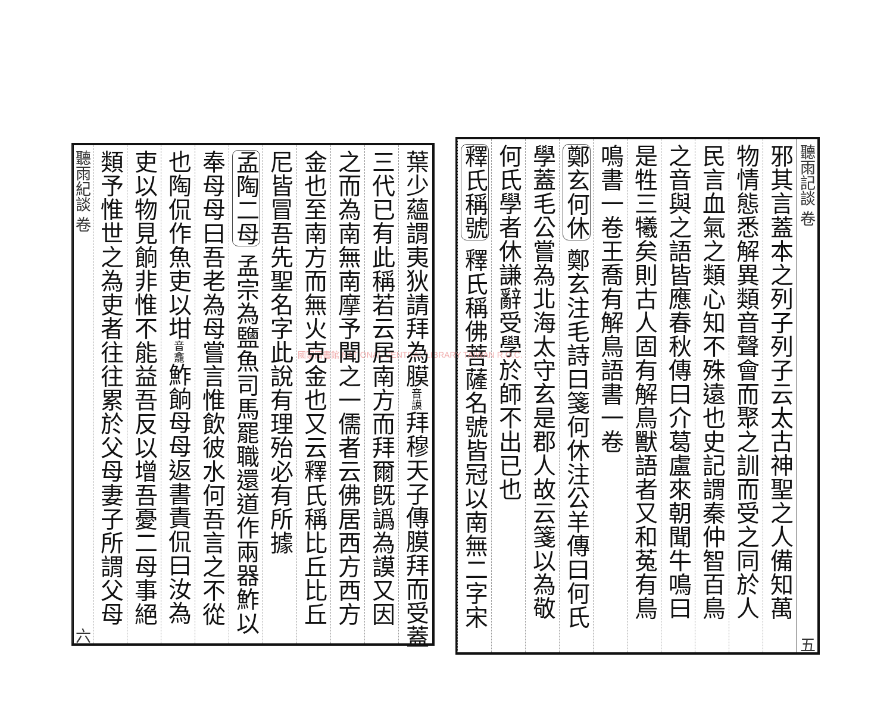聽雨記談 卷 五
邪其言蓋本之列子列子云太古神聖之人備知萬
物情態悉解異類音聲會而聚之訓而受之同於人
民言血氣之類心知不殊遠也史記謂秦仲智百鳥
之音與之語皆應春秋傳曰介葛盧來朝聞牛鳴曰
是牲三犧矣則古人固有解鳥獸語者又和菟有鳥
鳴書一卷王喬有解鳥語書一卷
鄭玄何休 鄭玄注毛詩曰箋何休注公羊傳曰何氏
學蓋毛公嘗為北海太守玄是郡人故云箋以為敬
何氏學者休謙辭受學於師不出已也
釋氏稱號 釋氏稱佛菩薩名號皆冠以南無二字宋
國家圖書館 NATIONAL CENTRAL LIBRARY TAIWAN R.O.C.
葉少蘊謂夷狄請拜為膜音謨拜穆天子傳膜拜而受蓋
三代已有此稱若云居南方而拜爾旣譌為謨又因
之而為南無南摩予聞之一儒者云佛居西方西方
金也至南方而無火克金也又云釋氏稱比丘比丘
尼皆冒吾先聖名字此說有理殆必有所據
孟陶二母 孟宗為鹽魚司馬罷職還道作兩器鮓以
奉母母曰吾老為母嘗言惟飲彼水何吾言之不從
也陶侃作魚吏以坩音龕鮓餉母母返書責侃曰汝為
吏以物見餉非惟不能益吾反以增吾憂二母事絕
類予惟世之為吏者往往累於父母妻子所謂父母
聽雨紀談 卷 六